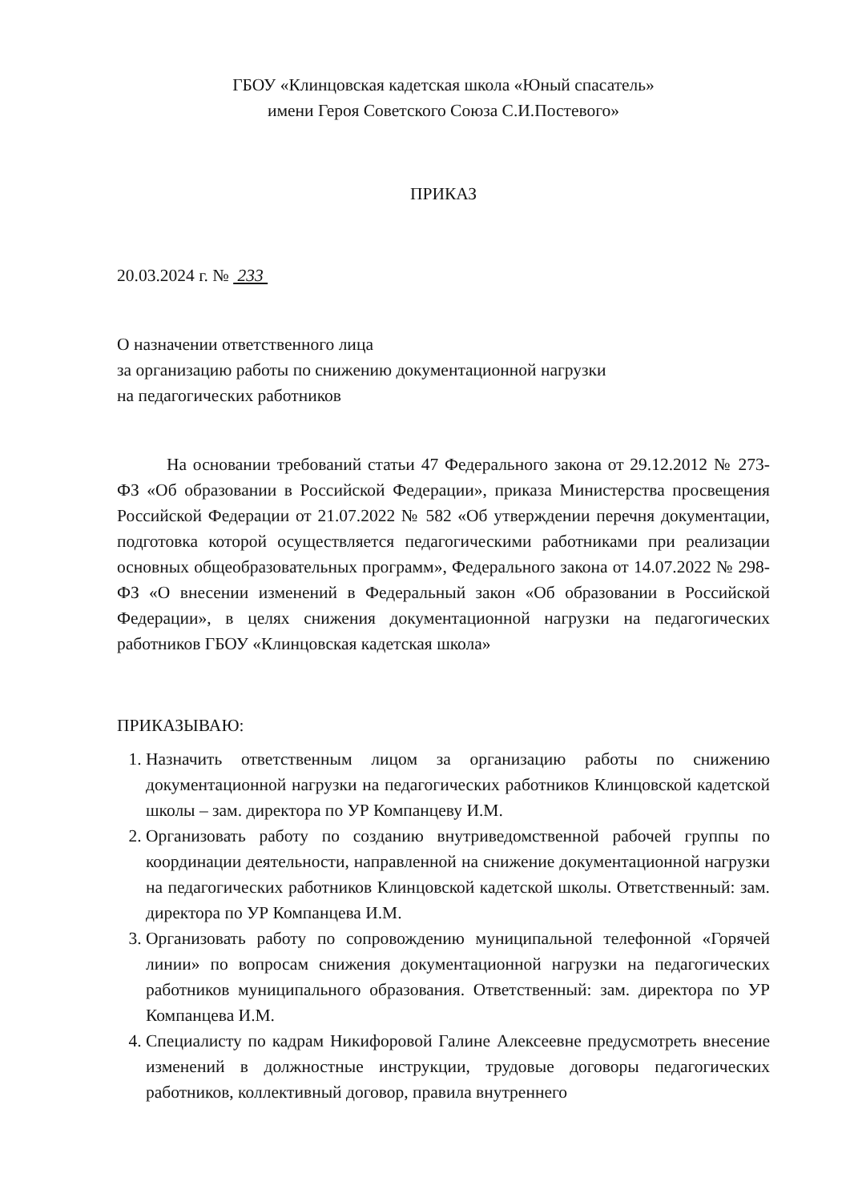ГБОУ «Клинцовская кадетская школа «Юный спасатель»
имени Героя Советского Союза С.И.Постевого»
ПРИКАЗ
20.03.2024 г. № 233
О назначении ответственного лица
за организацию работы по снижению документационной нагрузки
на педагогических работников
На основании требований статьи 47 Федерального закона от 29.12.2012 № 273-ФЗ «Об образовании в Российской Федерации», приказа Министерства просвещения Российской Федерации от 21.07.2022 № 582 «Об утверждении перечня документации, подготовка которой осуществляется педагогическими работниками при реализации основных общеобразовательных программ», Федерального закона от 14.07.2022 № 298-ФЗ «О внесении изменений в Федеральный закон «Об образовании в Российской Федерации», в целях снижения документационной нагрузки на педагогических работников ГБОУ «Клинцовская кадетская школа»
ПРИКАЗЫВАЮ:
1. Назначить ответственным лицом за организацию работы по снижению документационной нагрузки на педагогических работников Клинцовской кадетской школы – зам. директора по УР Компанцеву И.М.
2. Организовать работу по созданию внутриведомственной рабочей группы по координации деятельности, направленной на снижение документационной нагрузки на педагогических работников Клинцовской кадетской школы. Ответственный: зам. директора по УР Компанцева И.М.
3. Организовать работу по сопровождению муниципальной телефонной «Горячей линии» по вопросам снижения документационной нагрузки на педагогических работников муниципального образования. Ответственный: зам. директора по УР Компанцева И.М.
4. Специалисту по кадрам Никифоровой Галине Алексеевне предусмотреть внесение изменений в должностные инструкции, трудовые договоры педагогических работников, коллективный договор, правила внутреннего